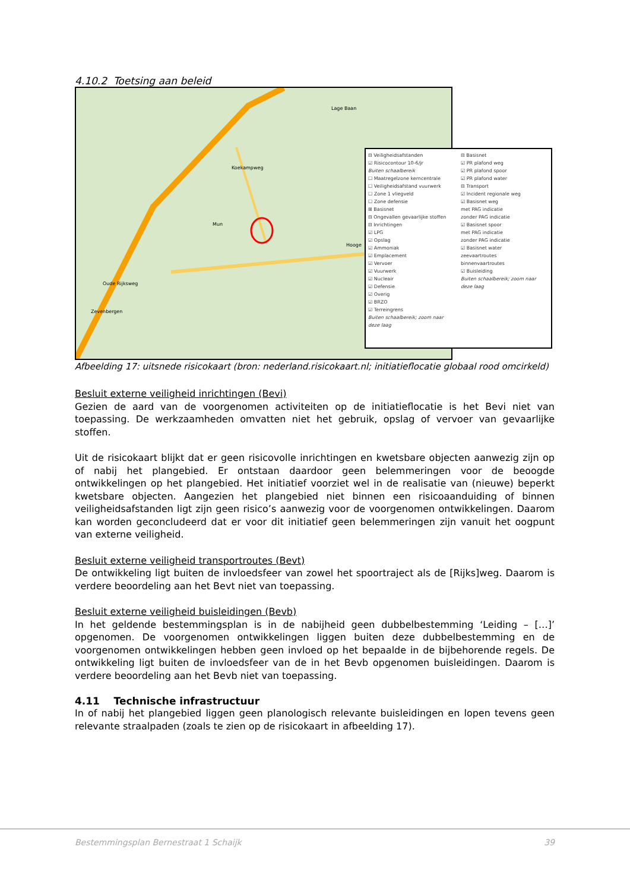4.10.2 Toetsing aan beleid
Lage Baan
Mun
Oude Rijksweg
Zevenbergen
Hooge
Koekampweg
⊟ Veiligheidsafstanden
☑ Risicocontour 10-6/jr
Buiten schaalbereik
☐ Maatregelzone kerncentrale
☐ Veiligheidsafstand vuurwerk
☐ Zone 1 vliegveld
☐ Zone defensie
⊞ Basisnet
⊟ Ongevallen gevaarlijke stoffen
⊟ Inrichtingen
☑ LPG
☑ Opslag
☑ Ammoniak
☑ Emplacement
☑ Vervoer
☑ Vuurwerk
☑ Nucleair
☑ Defensie
☑ Overig
☑ BRZO
☑ Terreingrens
Buiten schaalbereik; zoom naar deze laag
⊟ Basisnet
☑ PR plafond weg
☑ PR plafond spoor
☑ PR plafond water
⊟ Transport
☑ Incident regionale weg
☑ Basisnet weg
met PAG indicatie
zonder PAG indicatie
☑ Basisnet spoor
met PAG indicatie
zonder PAG indicatie
☑ Basisnet water
zeevaartroutes
binnenvaartroutes
☑ Buisleiding
Buiten schaalbereik; zoom naar deze laag
Afbeelding 17: uitsnede risicokaart (bron: nederland.risicokaart.nl; initiatieflocatie globaal rood omcirkeld)
Besluit externe veiligheid inrichtingen (Bevi)
Gezien de aard van de voorgenomen activiteiten op de initiatieflocatie is het Bevi niet van toepassing. De werkzaamheden omvatten niet het gebruik, opslag of vervoer van gevaarlijke stoffen.
Uit de risicokaart blijkt dat er geen risicovolle inrichtingen en kwetsbare objecten aanwezig zijn op of nabij het plangebied. Er ontstaan daardoor geen belemmeringen voor de beoogde ontwikkelingen op het plangebied. Het initiatief voorziet wel in de realisatie van (nieuwe) beperkt kwetsbare objecten. Aangezien het plangebied niet binnen een risicoaanduiding of binnen veiligheidsafstanden ligt zijn geen risico’s aanwezig voor de voorgenomen ontwikkelingen. Daarom kan worden geconcludeerd dat er voor dit initiatief geen belemmeringen zijn vanuit het oogpunt van externe veiligheid.
Besluit externe veiligheid transportroutes (Bevt)
De ontwikkeling ligt buiten de invloedsfeer van zowel het spoortraject als de [Rijks]weg. Daarom is verdere beoordeling aan het Bevt niet van toepassing.
Besluit externe veiligheid buisleidingen (Bevb)
In het geldende bestemmingsplan is in de nabijheid geen dubbelbestemming ‘Leiding – […]’ opgenomen. De voorgenomen ontwikkelingen liggen buiten deze dubbelbestemming en de voorgenomen ontwikkelingen hebben geen invloed op het bepaalde in de bijbehorende regels. De ontwikkeling ligt buiten de invloedsfeer van de in het Bevb opgenomen buisleidingen. Daarom is verdere beoordeling aan het Bevb niet van toepassing.
4.11 Technische infrastructuur
In of nabij het plangebied liggen geen planologisch relevante buisleidingen en lopen tevens geen relevante straalpaden (zoals te zien op de risicokaart in afbeelding 17).
Bestemmingsplan Bernestraat 1 Schaijk 39